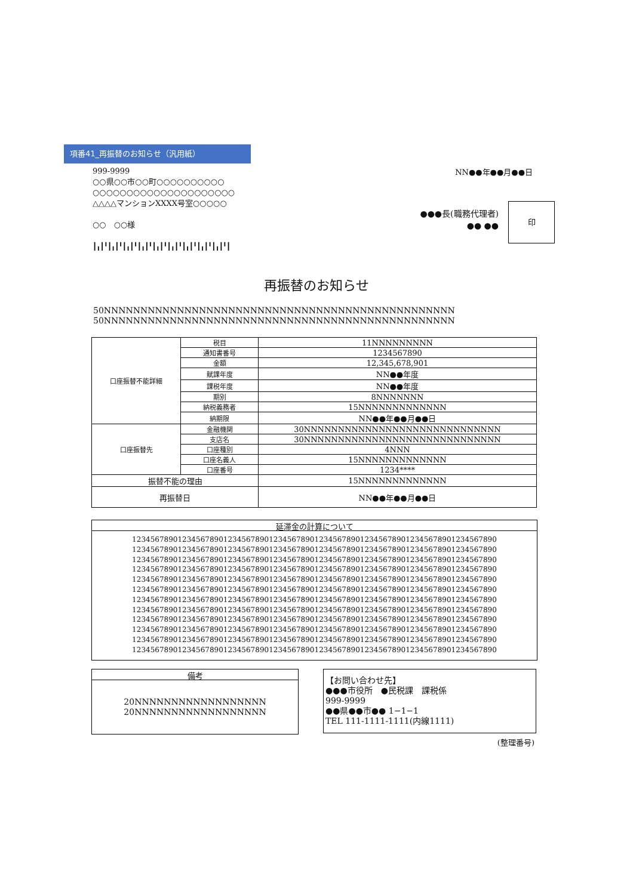項番41_再振替のお知らせ（汎用紙）
999-9999
○○県○○市○○町○○○○○○○○○○
○○○○○○○○○○○○○○○○○○○○○
△△△△マンションXXXX号室○○○○○
○○　○○様
┃╻┃╹┃╻┃╹┃╻┃╹┃╻┃╹┃╻┃╹┃╻┃╹┃╻┃╹┃╻┃╹┃╻┃╹┃
NN●●年●●月●●日
●●●長(職務代理者)
●● ●●
印
再振替のお知らせ
50NNNNNNNNNNNNNNNNNNNNNNNNNNNNNNNNNNNNNNNNNNNNNNNN
50NNNNNNNNNNNNNNNNNNNNNNNNNNNNNNNNNNNNNNNNNNNNNNNN
| 口座振替不能詳細 | 税目 | 11NNNNNNNNN |
| | 通知書番号 | 1234567890 |
| | 金額 | 12,345,678,901 |
| | 賦課年度 | NN●●年度 |
| | 課税年度 | NN●●年度 |
| | 期別 | 8NNNNNNN |
| | 納税義務者 | 15NNNNNNNNNNNNN |
| | 納期限 | NN●●年●●月●●日 |
| 口座振替先 | 金融機関 | 30NNNNNNNNNNNNNNNNNNNNNNNNNNNNN |
| | 支店名 | 30NNNNNNNNNNNNNNNNNNNNNNNNNNNNN |
| | 口座種別 | 4NNN |
| | 口座名義人 | 15NNNNNNNNNNNNN |
| | 口座番号 | 1234**** |
| 振替不能の理由 | | 15NNNNNNNNNNNNN |
| 再振替日 | | NN●●年●●月●●日 |
延滞金の計算について
12345678901234567890123456789012345678901234567890123456789012345678901234567890
12345678901234567890123456789012345678901234567890123456789012345678901234567890
12345678901234567890123456789012345678901234567890123456789012345678901234567890
12345678901234567890123456789012345678901234567890123456789012345678901234567890
12345678901234567890123456789012345678901234567890123456789012345678901234567890
12345678901234567890123456789012345678901234567890123456789012345678901234567890
12345678901234567890123456789012345678901234567890123456789012345678901234567890
12345678901234567890123456789012345678901234567890123456789012345678901234567890
12345678901234567890123456789012345678901234567890123456789012345678901234567890
12345678901234567890123456789012345678901234567890123456789012345678901234567890
12345678901234567890123456789012345678901234567890123456789012345678901234567890
12345678901234567890123456789012345678901234567890123456789012345678901234567890
備考
20NNNNNNNNNNNNNNNNNN
20NNNNNNNNNNNNNNNNNN
【お問い合わせ先】
●●●市役所　●民税課　課税係
999-9999
●●県●●市●● 1−1−1
TEL 111-1111-1111(内線1111)
(整理番号)